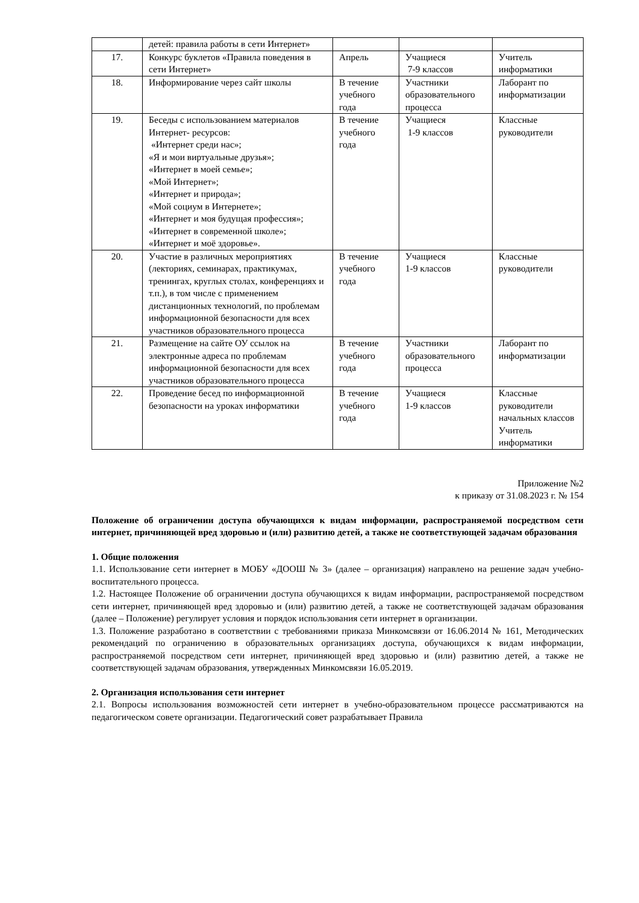| | детей: правила работы в сети Интернет» | | | |
| 17. | Конкурс буклетов «Правила поведения в сети Интернет» | Апрель | Учащиеся 7-9 классов | Учитель информатики |
| 18. | Информирование через сайт школы | В течение учебного года | Участники образовательного процесса | Лаборант по информатизации |
| 19. | Беседы с использованием материалов Интернет- ресурсов: «Интернет среди нас»; «Я и мои виртуальные друзья»; «Интернет в моей семье»; «Мой Интернет»; «Интернет и природа»; «Мой социум в Интернете»; «Интернет и моя будущая профессия»; «Интернет в современной школе»; «Интернет и моё здоровье». | В течение учебного года | Учащиеся 1-9 классов | Классные руководители |
| 20. | Участие в различных мероприятиях (лекториях, семинарах, практикумах, тренингах, круглых столах, конференциях и т.п.), в том числе с применением дистанционных технологий, по проблемам информационной безопасности для всех участников образовательного процесса | В течение учебного года | Учащиеся 1-9 классов | Классные руководители |
| 21. | Размещение на сайте ОУ ссылок на электронные адреса по проблемам информационной безопасности для всех участников образовательного процесса | В течение учебного года | Участники образовательного процесса | Лаборант по информатизации |
| 22. | Проведение бесед по информационной безопасности на уроках информатики | В течение учебного года | Учащиеся 1-9 классов | Классные руководители начальных классов Учитель информатики |
Приложение №2
к приказу от 31.08.2023 г. № 154
Положение об ограничении доступа обучающихся к видам информации, распространяемой посредством сети интернет, причиняющей вред здоровью и (или) развитию детей, а также не соответствующей задачам образования
1. Общие положения
1.1. Использование сети интернет в МОБУ «ДООШ № 3» (далее – организация) направлено на решение задач учебно-воспитательного процесса.
1.2. Настоящее Положение об ограничении доступа обучающихся к видам информации, распространяемой посредством сети интернет, причиняющей вред здоровью и (или) развитию детей, а также не соответствующей задачам образования (далее – Положение) регулирует условия и порядок использования сети интернет в организации.
1.3. Положение разработано в соответствии с требованиями приказа Минкомсвязи от 16.06.2014 № 161, Методических рекомендаций по ограничению в образовательных организациях доступа, обучающихся к видам информации, распространяемой посредством сети интернет, причиняющей вред здоровью и (или) развитию детей, а также не соответствующей задачам образования, утвержденных Минкомсвязи 16.05.2019.
2. Организация использования сети интернет
2.1. Вопросы использования возможностей сети интернет в учебно-образовательном процессе рассматриваются на педагогическом совете организации. Педагогический совет разрабатывает Правила